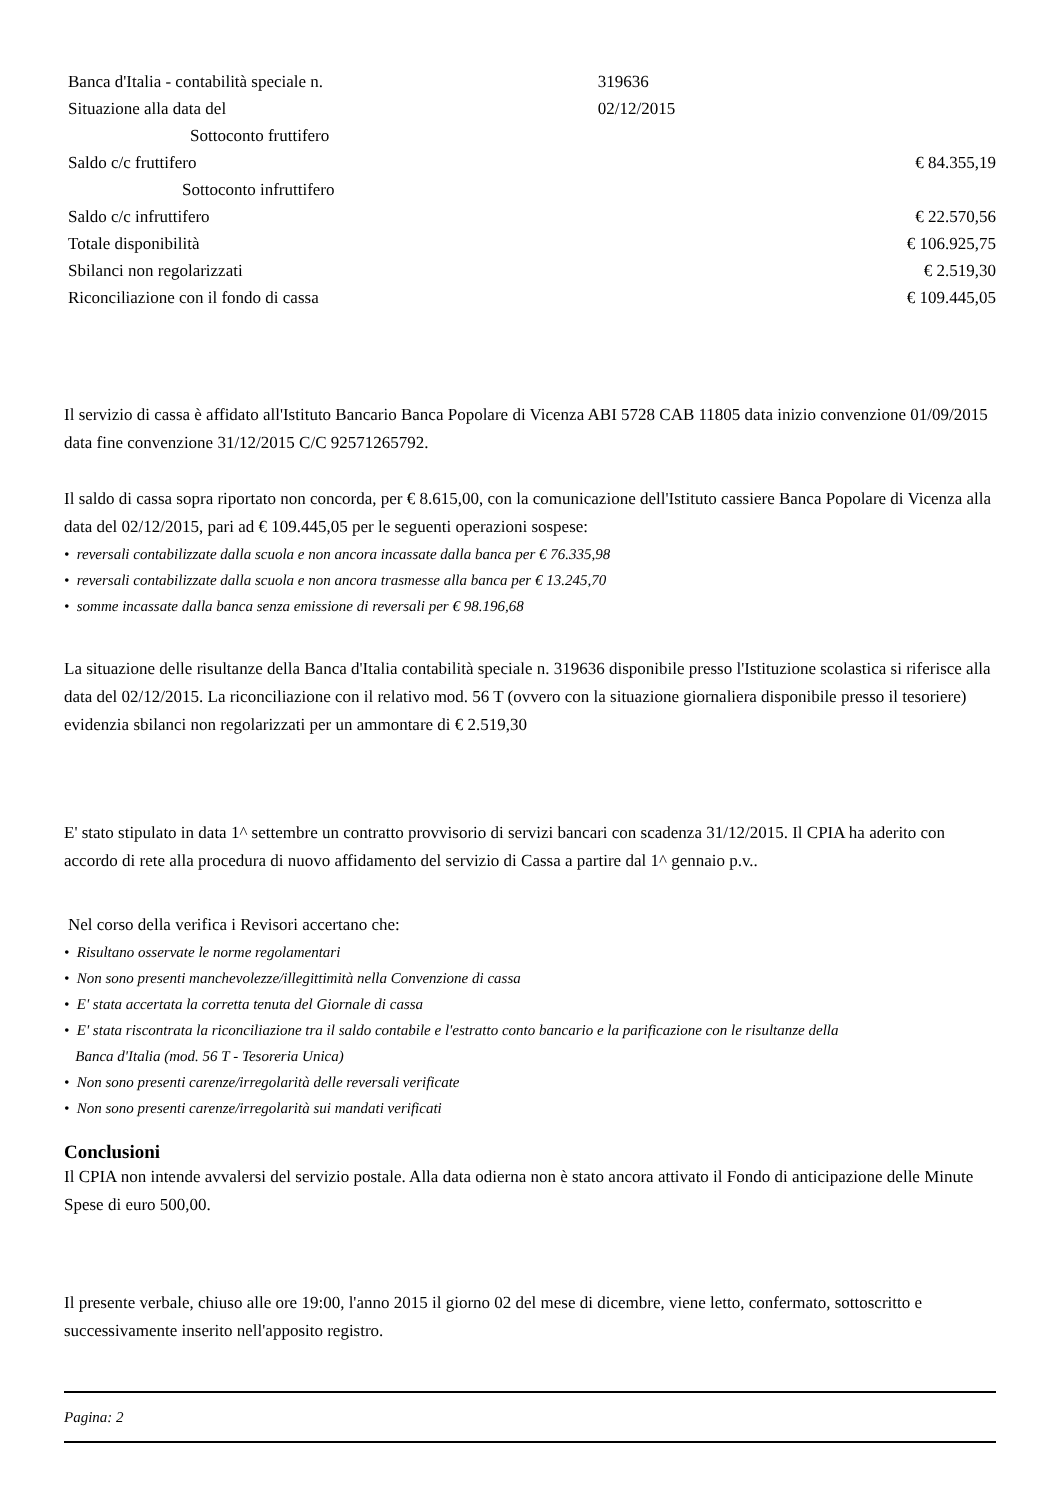| Banca d'Italia - contabilità speciale n. | 319636 | |
| Situazione alla data del | 02/12/2015 | |
| Sottoconto fruttifero | | |
| Saldo c/c fruttifero | | € 84.355,19 |
| Sottoconto infruttifero | | |
| Saldo c/c infruttifero | | € 22.570,56 |
| Totale disponibilità | | € 106.925,75 |
| Sbilanci non regolarizzati | | € 2.519,30 |
| Riconciliazione con il fondo di cassa | | € 109.445,05 |
Il servizio di cassa è affidato all'Istituto Bancario Banca Popolare di Vicenza ABI 5728 CAB 11805 data inizio convenzione 01/09/2015 data fine convenzione 31/12/2015 C/C 92571265792.
Il saldo di cassa sopra riportato non concorda, per € 8.615,00, con la comunicazione dell'Istituto cassiere Banca Popolare di Vicenza alla data del 02/12/2015, pari ad € 109.445,05 per le seguenti operazioni sospese:
• reversali contabilizzate dalla scuola e non ancora incassate dalla banca per € 76.335,98
• reversali contabilizzate dalla scuola e non ancora trasmesse alla banca per € 13.245,70
• somme incassate dalla banca senza emissione di reversali per € 98.196,68
La situazione delle risultanze della Banca d'Italia contabilità speciale n. 319636 disponibile presso l'Istituzione scolastica si riferisce alla data del 02/12/2015. La riconciliazione con il relativo mod. 56 T (ovvero con la situazione giornaliera disponibile presso il tesoriere) evidenzia sbilanci non regolarizzati per un ammontare di € 2.519,30
E' stato stipulato in data 1^ settembre un contratto provvisorio di servizi bancari con scadenza 31/12/2015. Il CPIA ha aderito con accordo di rete alla procedura di nuovo affidamento del servizio di Cassa a partire dal 1^ gennaio p.v..
Nel corso della verifica i Revisori accertano che:
• Risultano osservate le norme regolamentari
• Non sono presenti manchevolezze/illegittimità nella Convenzione di cassa
• E' stata accertata la corretta tenuta del Giornale di cassa
• E' stata riscontrata la riconciliazione tra il saldo contabile e l'estratto conto bancario e la parificazione con le risultanze della
Banca d'Italia (mod. 56 T - Tesoreria Unica)
• Non sono presenti carenze/irregolarità delle reversali verificate
• Non sono presenti carenze/irregolarità sui mandati verificati
Conclusioni
Il CPIA non intende avvalersi del servizio postale. Alla data odierna non è stato ancora attivato il Fondo di anticipazione delle Minute Spese di euro 500,00.
Il presente verbale, chiuso alle ore 19:00, l'anno 2015 il giorno 02 del mese di dicembre, viene letto, confermato, sottoscritto e successivamente inserito nell'apposito registro.
Pagina: 2